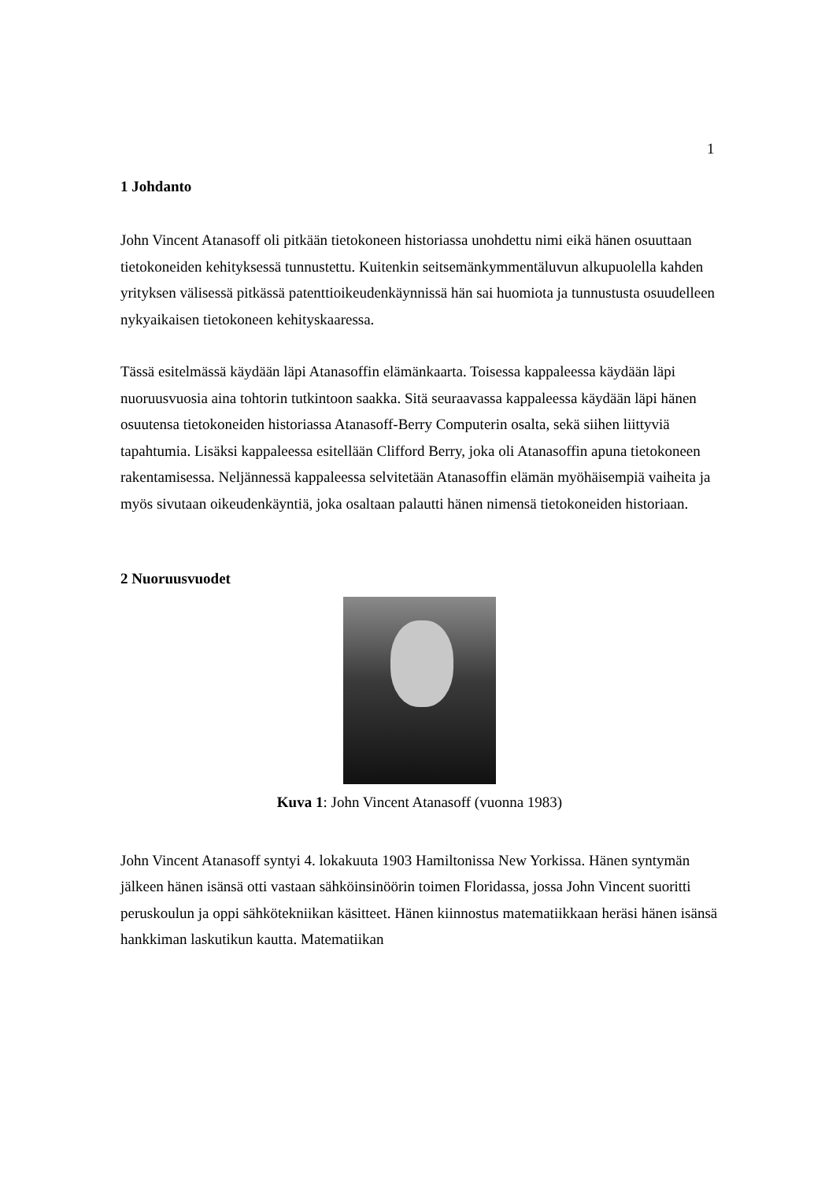1
1 Johdanto
John Vincent Atanasoff oli pitkään tietokoneen historiassa unohdettu nimi eikä hänen osuuttaan tietokoneiden kehityksessä tunnustettu. Kuitenkin seitsemänkymmentäluvun alkupuolella kahden yrityksen välisessä pitkässä patenttioikeudenkäynnissä hän sai huomiota ja tunnustusta osuudelleen nykyaikaisen tietokoneen kehityskaaressa.
Tässä esitelmässä käydään läpi Atanasoffin elämänkaarta. Toisessa kappaleessa käydään läpi nuoruusvuosia aina tohtorin tutkintoon saakka. Sitä seuraavassa kappaleessa käydään läpi hänen osuutensa tietokoneiden historiassa Atanasoff-Berry Computerin osalta, sekä siihen liittyviä tapahtumia. Lisäksi kappaleessa esitellään Clifford Berry, joka oli Atanasoffin apuna tietokoneen rakentamisessa. Neljännessä kappaleessa selvitetään Atanasoffin elämän myöhäisempiä vaiheita ja myös sivutaan oikeudenkäyntiä, joka osaltaan palautti hänen nimensä tietokoneiden historiaan.
2 Nuoruusvuodet
Kuva 1: John Vincent Atanasoff (vuonna 1983)
John Vincent Atanasoff syntyi 4. lokakuuta 1903 Hamiltonissa New Yorkissa. Hänen syntymän jälkeen hänen isänsä otti vastaan sähköinsinöörin toimen Floridassa, jossa John Vincent suoritti peruskoulun ja oppi sähkötekniikan käsitteet. Hänen kiinnostus matematiikkaan heräsi hänen isänsä hankkiman laskutikun kautta. Matematiikan